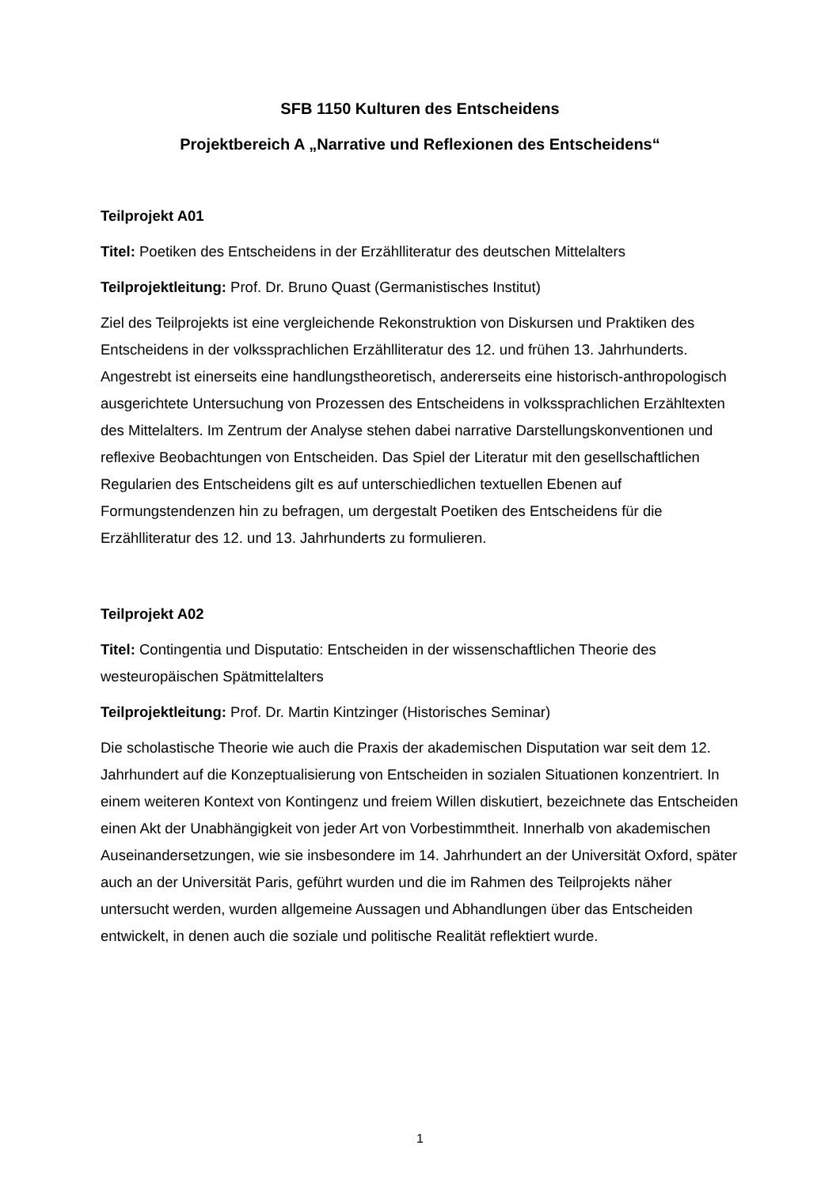SFB 1150 Kulturen des Entscheidens
Projektbereich A „Narrative und Reflexionen des Entscheidens“
Teilprojekt A01
Titel: Poetiken des Entscheidens in der Erzählliteratur des deutschen Mittelalters
Teilprojektleitung: Prof. Dr. Bruno Quast (Germanistisches Institut)
Ziel des Teilprojekts ist eine vergleichende Rekonstruktion von Diskursen und Praktiken des Entscheidens in der volkssprachlichen Erzählliteratur des 12. und frühen 13. Jahrhunderts. Angestrebt ist einerseits eine handlungstheoretisch, andererseits eine historisch-anthropologisch ausgerichtete Untersuchung von Prozessen des Entscheidens in volkssprachlichen Erzähltexten des Mittelalters. Im Zentrum der Analyse stehen dabei narrative Darstellungskonventionen und reflexive Beobachtungen von Entscheiden. Das Spiel der Literatur mit den gesellschaftlichen Regularien des Entscheidens gilt es auf unterschiedlichen textuellen Ebenen auf Formungstendenzen hin zu befragen, um dergestalt Poetiken des Entscheidens für die Erzählliteratur des 12. und 13. Jahrhunderts zu formulieren.
Teilprojekt A02
Titel: Contingentia und Disputatio: Entscheiden in der wissenschaftlichen Theorie des westeuropäischen Spätmittelalters
Teilprojektleitung: Prof. Dr. Martin Kintzinger (Historisches Seminar)
Die scholastische Theorie wie auch die Praxis der akademischen Disputation war seit dem 12. Jahrhundert auf die Konzeptualisierung von Entscheiden in sozialen Situationen konzentriert. In einem weiteren Kontext von Kontingenz und freiem Willen diskutiert, bezeichnete das Entscheiden einen Akt der Unabhängigkeit von jeder Art von Vorbestimmtheit. Innerhalb von akademischen Auseinandersetzungen, wie sie insbesondere im 14. Jahrhundert an der Universität Oxford, später auch an der Universität Paris, geführt wurden und die im Rahmen des Teilprojekts näher untersucht werden, wurden allgemeine Aussagen und Abhandlungen über das Entscheiden entwickelt, in denen auch die soziale und politische Realität reflektiert wurde.
1